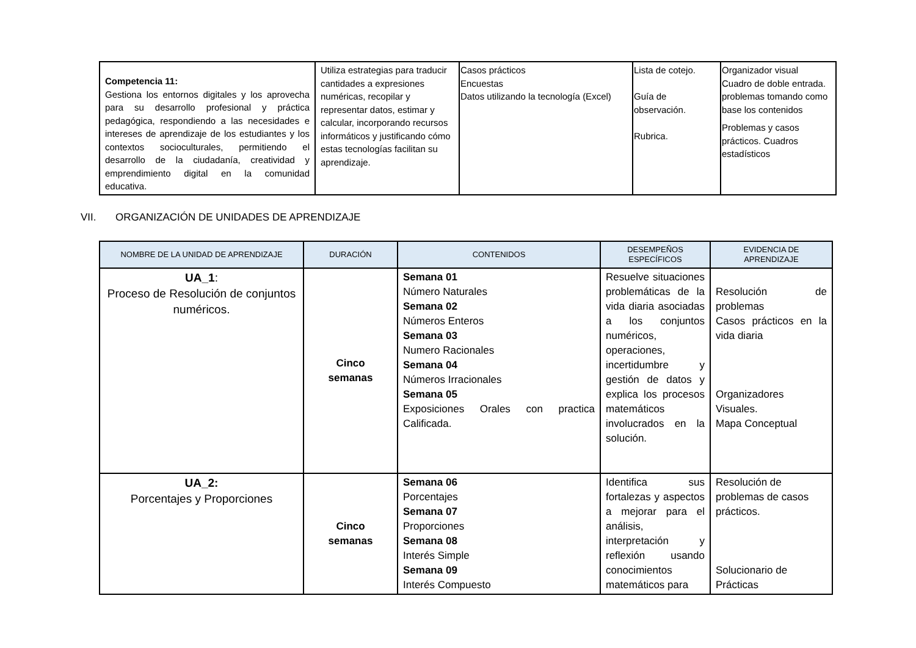| Competencia 11: Gestiona los entornos digitales y los aprovecha para su desarrollo profesional y práctica pedagógica, respondiendo a las necesidades e intereses de aprendizaje de los estudiantes y los contextos socioculturales, permitiendo el desarrollo de la ciudadanía, creatividad y emprendimiento digital en la comunidad educativa. | Utiliza estrategias para traducir cantidades a expresiones numéricas, recopilar y representar datos, estimar y calcular, incorporando recursos informáticos y justificando cómo estas tecnologías facilitan su aprendizaje. | Casos prácticos Encuestas Datos utilizando la tecnología (Excel) | Lista de cotejo. Guía de observación. Rubrica. | Organizador visual Cuadro de doble entrada. problemas tomando como base los contenidos Problemas y casos prácticos. Cuadros estadísticos |
VII. ORGANIZACIÓN DE UNIDADES DE APRENDIZAJE
| NOMBRE DE LA UNIDAD DE APRENDIZAJE | DURACIÓN | CONTENIDOS | DESEMPEÑOS ESPECÍFICOS | EVIDENCIA DE APRENDIZAJE |
| --- | --- | --- | --- | --- |
| UA_1 : Proceso de Resolución de conjuntos numéricos. | Cinco semanas | Semana 01 Número Naturales Semana 02 Números Enteros Semana 03 Numero Racionales Semana 04 Números Irracionales Semana 05 Exposiciones Orales con practica Calificada. | Resuelve situaciones problemáticas de la vida diaria asociadas a los conjuntos numéricos, operaciones, incertidumbre y gestión de datos y explica los procesos matemáticos involucrados en la solución. | Resolución de problemas Casos prácticos en la vida diaria Organizadores Visuales. Mapa Conceptual |
| UA_2: Porcentajes y Proporciones | Cinco semanas | Semana 06 Porcentajes Semana 07 Proporciones Semana 08 Interés Simple Semana 09 Interés Compuesto | Identifica sus fortalezas y aspectos a mejorar para el análisis, interpretación y reflexión usando conocimientos matemáticos para | Resolución de problemas de casos prácticos. Solucionario de Prácticas |